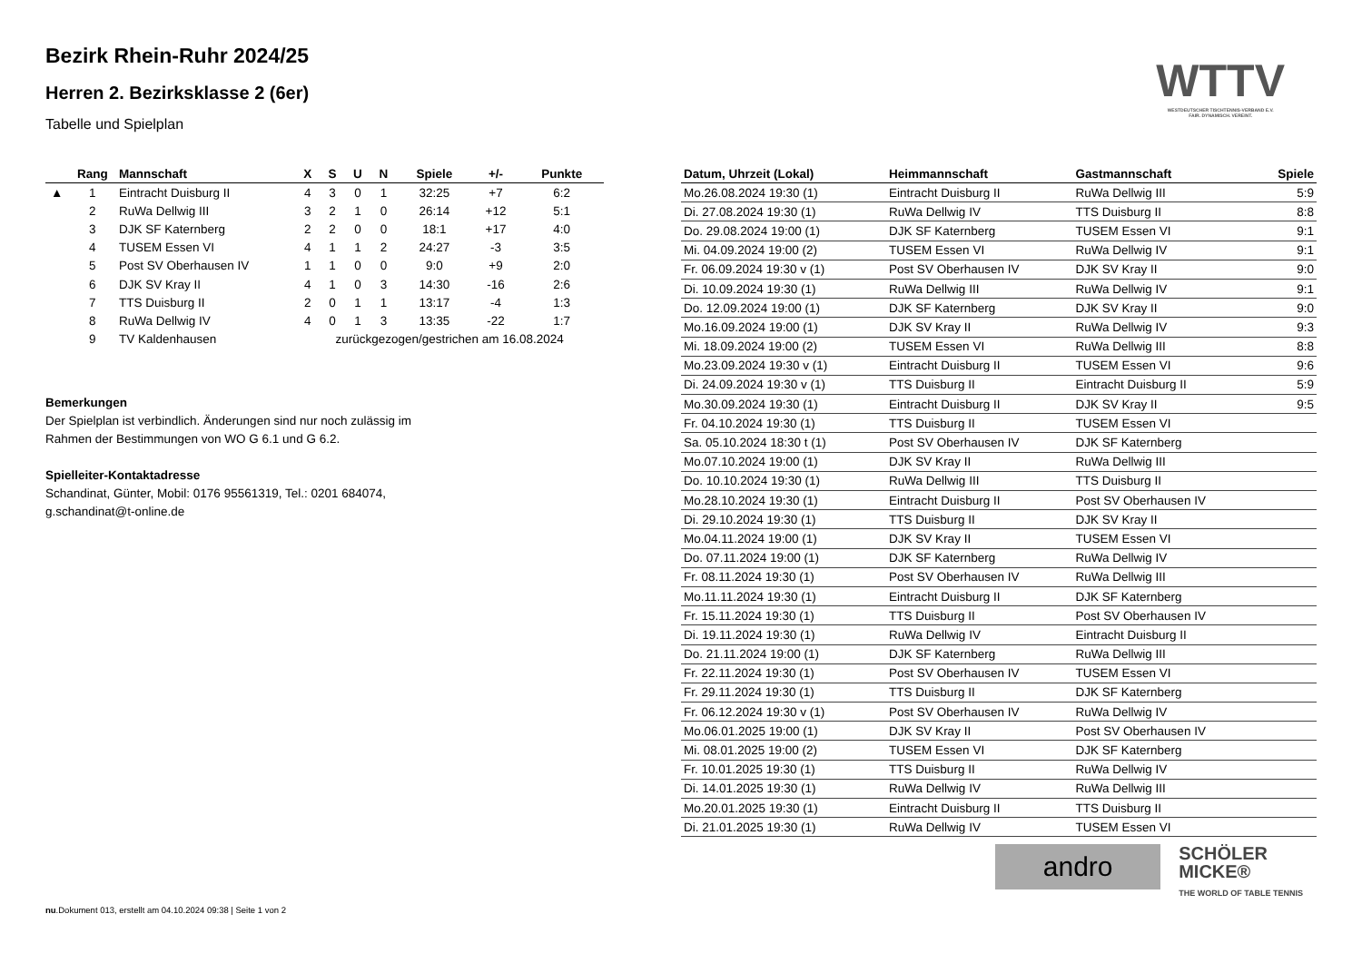WTTV
WESTDEUTSCHER TISCHTENNIS-VERBAND E.V.
FAIR. DYNAMISCH. VEREINT.
Bezirk Rhein-Ruhr 2024/25
Herren 2. Bezirksklasse 2 (6er)
Tabelle und Spielplan
| | Rang | Mannschaft | X | S | U | N | Spiele | +/- | Punkte |
| --- | --- | --- | --- | --- | --- | --- | --- | --- | --- |
| ▲ | 1 | Eintracht Duisburg II | 4 | 3 | 0 | 1 | 32:25 | +7 | 6:2 |
| | 2 | RuWa Dellwig III | 3 | 2 | 1 | 0 | 26:14 | +12 | 5:1 |
| | 3 | DJK SF Katernberg | 2 | 2 | 0 | 0 | 18:1 | +17 | 4:0 |
| | 4 | TUSEM Essen VI | 4 | 1 | 1 | 2 | 24:27 | -3 | 3:5 |
| | 5 | Post SV Oberhausen IV | 1 | 1 | 0 | 0 | 9:0 | +9 | 2:0 |
| | 6 | DJK SV Kray II | 4 | 1 | 0 | 3 | 14:30 | -16 | 2:6 |
| | 7 | TTS Duisburg II | 2 | 0 | 1 | 1 | 13:17 | -4 | 1:3 |
| | 8 | RuWa Dellwig IV | 4 | 0 | 1 | 3 | 13:35 | -22 | 1:7 |
| | 9 | TV Kaldenhausen | zurückgezogen/gestrichen am 16.08.2024 | | | | | | |
Bemerkungen
Der Spielplan ist verbindlich. Änderungen sind nur noch zulässig im
Rahmen der Bestimmungen von WO G 6.1 und G 6.2.
Spielleiter-Kontaktadresse
Schandinat, Günter, Mobil: 0176 95561319, Tel.: 0201 684074,
g.schandinat@t-online.de
| Datum, Uhrzeit (Lokal) | Heimmannschaft | Gastmannschaft | Spiele |
| --- | --- | --- | --- |
| Mo.26.08.2024 19:30 (1) | Eintracht Duisburg II | RuWa Dellwig III | 5:9 |
| Di. 27.08.2024 19:30 (1) | RuWa Dellwig IV | TTS Duisburg II | 8:8 |
| Do. 29.08.2024 19:00 (1) | DJK SF Katernberg | TUSEM Essen VI | 9:1 |
| Mi. 04.09.2024 19:00 (2) | TUSEM Essen VI | RuWa Dellwig IV | 9:1 |
| Fr. 06.09.2024 19:30 v (1) | Post SV Oberhausen IV | DJK SV Kray II | 9:0 |
| Di. 10.09.2024 19:30 (1) | RuWa Dellwig III | RuWa Dellwig IV | 9:1 |
| Do. 12.09.2024 19:00 (1) | DJK SF Katernberg | DJK SV Kray II | 9:0 |
| Mo.16.09.2024 19:00 (1) | DJK SV Kray II | RuWa Dellwig IV | 9:3 |
| Mi. 18.09.2024 19:00 (2) | TUSEM Essen VI | RuWa Dellwig III | 8:8 |
| Mo.23.09.2024 19:30 v (1) | Eintracht Duisburg II | TUSEM Essen VI | 9:6 |
| Di. 24.09.2024 19:30 v (1) | TTS Duisburg II | Eintracht Duisburg II | 5:9 |
| Mo.30.09.2024 19:30 (1) | Eintracht Duisburg II | DJK SV Kray II | 9:5 |
| Fr. 04.10.2024 19:30 (1) | TTS Duisburg II | TUSEM Essen VI | |
| Sa. 05.10.2024 18:30 t (1) | Post SV Oberhausen IV | DJK SF Katernberg | |
| Mo.07.10.2024 19:00 (1) | DJK SV Kray II | RuWa Dellwig III | |
| Do. 10.10.2024 19:30 (1) | RuWa Dellwig III | TTS Duisburg II | |
| Mo.28.10.2024 19:30 (1) | Eintracht Duisburg II | Post SV Oberhausen IV | |
| Di. 29.10.2024 19:30 (1) | TTS Duisburg II | DJK SV Kray II | |
| Mo.04.11.2024 19:00 (1) | DJK SV Kray II | TUSEM Essen VI | |
| Do. 07.11.2024 19:00 (1) | DJK SF Katernberg | RuWa Dellwig IV | |
| Fr. 08.11.2024 19:30 (1) | Post SV Oberhausen IV | RuWa Dellwig III | |
| Mo.11.11.2024 19:30 (1) | Eintracht Duisburg II | DJK SF Katernberg | |
| Fr. 15.11.2024 19:30 (1) | TTS Duisburg II | Post SV Oberhausen IV | |
| Di. 19.11.2024 19:30 (1) | RuWa Dellwig IV | Eintracht Duisburg II | |
| Do. 21.11.2024 19:00 (1) | DJK SF Katernberg | RuWa Dellwig III | |
| Fr. 22.11.2024 19:30 (1) | Post SV Oberhausen IV | TUSEM Essen VI | |
| Fr. 29.11.2024 19:30 (1) | TTS Duisburg II | DJK SF Katernberg | |
| Fr. 06.12.2024 19:30 v (1) | Post SV Oberhausen IV | RuWa Dellwig IV | |
| Mo.06.01.2025 19:00 (1) | DJK SV Kray II | Post SV Oberhausen IV | |
| Mi. 08.01.2025 19:00 (2) | TUSEM Essen VI | DJK SF Katernberg | |
| Fr. 10.01.2025 19:30 (1) | TTS Duisburg II | RuWa Dellwig IV | |
| Di. 14.01.2025 19:30 (1) | RuWa Dellwig IV | RuWa Dellwig III | |
| Mo.20.01.2025 19:30 (1) | Eintracht Duisburg II | TTS Duisburg II | |
| Di. 21.01.2025 19:30 (1) | RuWa Dellwig IV | TUSEM Essen VI | |
andro
SCHÖLER
MICKE®
THE WORLD OF TABLE TENNIS
nu.Dokument 013, erstellt am 04.10.2024 09:38 | Seite 1 von 2